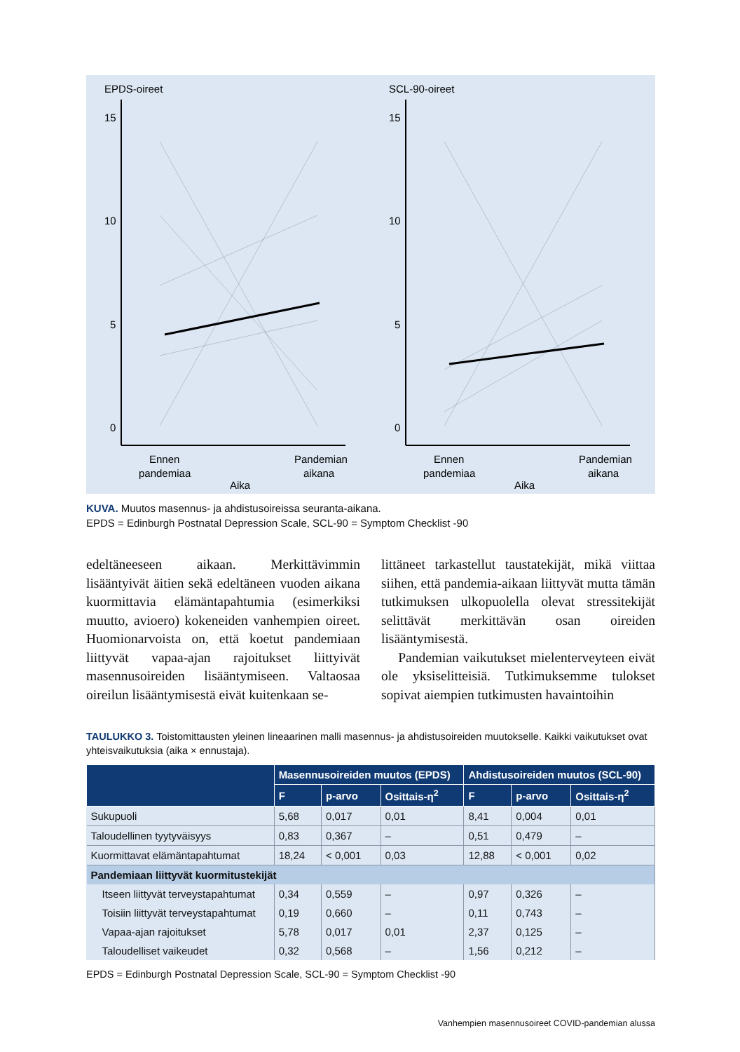EPDS-oireet
15
10
5
0
Ennen
pandemiaa
Pandemian
aikana
Aika
SCL-90-oireet
15
10
5
0
Ennen
pandemiaa
Pandemian
aikana
Aika
KUVA. Muutos masennus- ja ahdistusoireissa seuranta-aikana.
EPDS = Edinburgh Postnatal Depression Scale, SCL-90 = Symptom Checklist -90
edeltäneeseen aikaan. Merkittävimmin lisääntyivät äitien sekä edeltäneen vuoden aikana kuormittavia elämäntapahtumia (esimerkiksi muutto, avioero) kokeneiden vanhempien oireet. Huomionarvoista on, että koetut pandemiaan liittyvät vapaa-ajan rajoitukset liittyivät masennusoireiden lisääntymiseen. Valtaosaa oireilun lisääntymisestä eivät kuitenkaan se-
littäneet tarkastellut taustatekijät, mikä viittaa siihen, että pandemia-aikaan liittyvät mutta tämän tutkimuksen ulkopuolella olevat stressitekijät selittävät merkittävän osan oireiden lisääntymisestä.
Pandemian vaikutukset mielenterveyteen eivät ole yksiselitteisiä. Tutkimuksemme tulokset sopivat aiempien tutkimusten havaintoihin
TAULUKKO 3. Toistomittausten yleinen lineaarinen malli masennus- ja ahdistusoireiden muutokselle. Kaikki vaikutukset ovat yhteisvaikutuksia (aika × ennustaja).
| | Masennusoireiden muutos (EPDS) | | | Ahdistusoireiden muutos (SCL-90) | | |
| --- | --- | --- | --- | --- | --- | --- |
| | F | p-arvo | Osittais-η<sup>2</sup> | F | p-arvo | Osittais-η<sup>2</sup> |
| Sukupuoli | 5,68 | 0,017 | 0,01 | 8,41 | 0,004 | 0,01 |
| Taloudellinen tyytyväisyys | 0,83 | 0,367 | – | 0,51 | 0,479 | – |
| Kuormittavat elämäntapahtumat | 18,24 | < 0,001 | 0,03 | 12,88 | < 0,001 | 0,02 |
| Pandemiaan liittyvät kuormitustekijät | | | | | | |
| Itseen liittyvät terveystapahtumat | 0,34 | 0,559 | – | 0,97 | 0,326 | – |
| Toisiin liittyvät terveystapahtumat | 0,19 | 0,660 | – | 0,11 | 0,743 | – |
| Vapaa-ajan rajoitukset | 5,78 | 0,017 | 0,01 | 2,37 | 0,125 | – |
| Taloudelliset vaikeudet | 0,32 | 0,568 | – | 1,56 | 0,212 | – |
EPDS = Edinburgh Postnatal Depression Scale, SCL-90 = Symptom Checklist -90
Vanhempien masennusoireet COVID-pandemian alussa